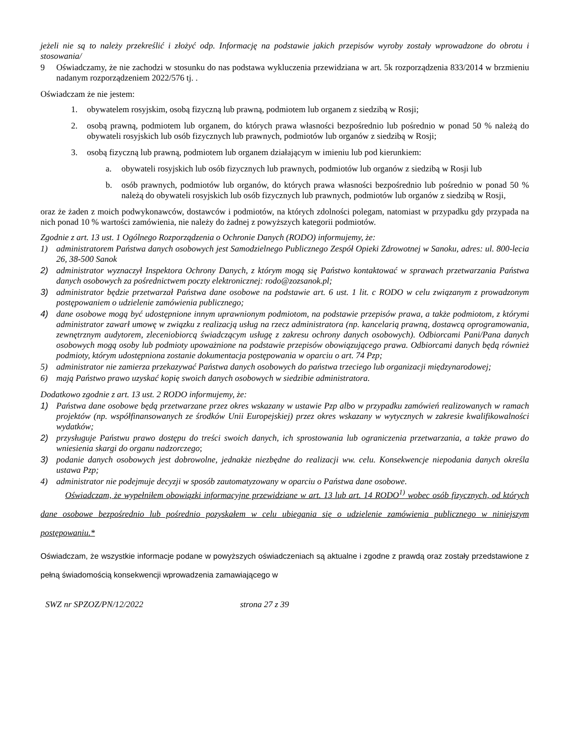jeżeli nie są to należy przekreślić i złożyć odp. Informację na podstawie jakich przepisów wyroby zostały wprowadzone do obrotu i stosowania/
9 Oświadczamy, że nie zachodzi w stosunku do nas podstawa wykluczenia przewidziana w art. 5k rozporządzenia 833/2014 w brzmieniu nadanym rozporządzeniem 2022/576 tj. .
Oświadczam że nie jestem:
1. obywatelem rosyjskim, osobą fizyczną lub prawną, podmiotem lub organem z siedzibą w Rosji;
2. osobą prawną, podmiotem lub organem, do których prawa własności bezpośrednio lub pośrednio w ponad 50 % należą do obywateli rosyjskich lub osób fizycznych lub prawnych, podmiotów lub organów z siedzibą w Rosji;
3. osobą fizyczną lub prawną, podmiotem lub organem działającym w imieniu lub pod kierunkiem:
a. obywateli rosyjskich lub osób fizycznych lub prawnych, podmiotów lub organów z siedzibą w Rosji lub
b. osób prawnych, podmiotów lub organów, do których prawa własności bezpośrednio lub pośrednio w ponad 50 % należą do obywateli rosyjskich lub osób fizycznych lub prawnych, podmiotów lub organów z siedzibą w Rosji,
oraz że żaden z moich podwykonawców, dostawców i podmiotów, na których zdolności polegam, natomiast w przypadku gdy przypada na nich ponad 10 % wartości zamówienia, nie należy do żadnej z powyższych kategorii podmiotów.
Zgodnie z art. 13 ust. 1 Ogólnego Rozporządzenia o Ochronie Danych (RODO) informujemy, że:
1) administratorem Państwa danych osobowych jest Samodzielnego Publicznego Zespół Opieki Zdrowotnej w Sanoku, adres: ul. 800-lecia 26, 38-500 Sanok
2) administrator wyznaczył Inspektora Ochrony Danych, z którym mogą się Państwo kontaktować w sprawach przetwarzania Państwa danych osobowych za pośrednictwem poczty elektronicznej: rodo@zozsanok.pl;
3) administrator będzie przetwarzał Państwa dane osobowe na podstawie art. 6 ust. 1 lit. c RODO w celu związanym z prowadzonym postępowaniem o udzielenie zamówienia publicznego;
4) dane osobowe mogą być udostępnione innym uprawnionym podmiotom, na podstawie przepisów prawa, a także podmiotom, z którymi administrator zawarł umowę w związku z realizacją usług na rzecz administratora (np. kancelarią prawną, dostawcą oprogramowania, zewnętrznym audytorem, zleceniobiorcą świadczącym usługę z zakresu ochrony danych osobowych). Odbiorcami Pani/Pana danych osobowych mogą osoby lub podmioty upoważnione na podstawie przepisów obowiązującego prawa. Odbiorcami danych będą również podmioty, którym udostępniona zostanie dokumentacja postępowania w oparciu o art. 74 Pzp;
5) administrator nie zamierza przekazywać Państwa danych osobowych do państwa trzeciego lub organizacji międzynarodowej;
6) mają Państwo prawo uzyskać kopię swoich danych osobowych w siedzibie administratora.
Dodatkowo zgodnie z art. 13 ust. 2 RODO informujemy, że:
1) Państwa dane osobowe będą przetwarzane przez okres wskazany w ustawie Pzp albo w przypadku zamówień realizowanych w ramach projektów (np. współfinansowanych ze środków Unii Europejskiej) przez okres wskazany w wytycznych w zakresie kwalifikowalności wydatków;
2) przysługuje Państwu prawo dostępu do treści swoich danych, ich sprostowania lub ograniczenia przetwarzania, a także prawo do wniesienia skargi do organu nadzorczego;
3) podanie danych osobowych jest dobrowolne, jednakże niezbędne do realizacji ww. celu. Konsekwencje niepodania danych określa ustawa Pzp;
4) administrator nie podejmuje decyzji w sposób zautomatyzowany w oparciu o Państwa dane osobowe.
Oświadczam, że wypełniłem obowiązki informacyjne przewidziane w art. 13 lub art. 14 RODO<sup>1)</sup> wobec osób fizycznych, od których dane osobowe bezpośrednio lub pośrednio pozyskałem w celu ubiegania się o udzielenie zamówienia publicznego w niniejszym postępowaniu.*
Oświadczam, że wszystkie informacje podane w powyższych oświadczeniach są aktualne i zgodne z prawdą oraz zostały przedstawione z pełną świadomością konsekwencji wprowadzenia zamawiającego w
SWZ nr SPZOZ/PN/12/2022 strona 27 z 39